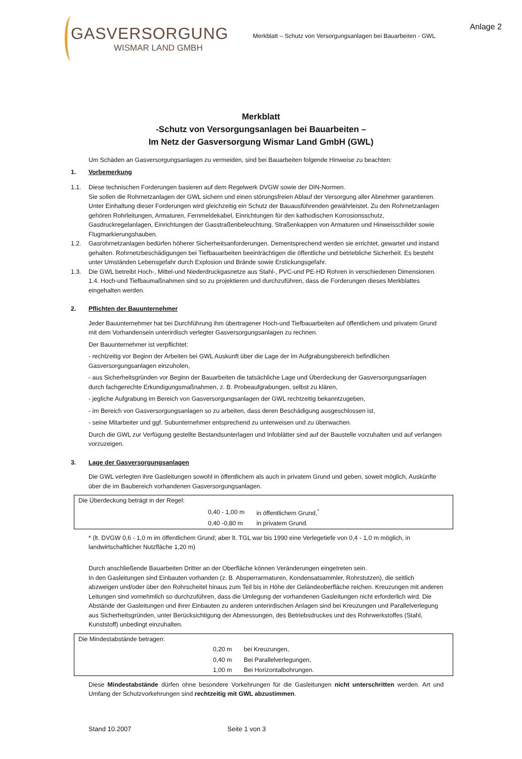GASVERSORGUNG
WISMAR LAND GMBH
Merkblatt – Schutz von Versorgungsanlagen bei Bauarbeiten - GWL
Anlage 2
Merkblatt
-Schutz von Versorgungsanlagen bei Bauarbeiten –
Im Netz der Gasversorgung Wismar Land GmbH (GWL)
Um Schäden an Gasversorgungsanlagen zu vermeiden, sind bei Bauarbeiten folgende Hinweise zu beachten:
1. Vorbemerkung
1.1. Diese technischen Forderungen basieren auf dem Regelwerk DVGW sowie der DIN-Normen.
Sie sollen die Rohrnetzanlagen der GWL sichern und einen störungsfreien Ablauf der Versorgung aller Abnehmer garantieren. Unter Einhaltung dieser Forderungen wird gleichzeitig ein Schutz der Bauausführenden gewährleistet. Zu den Rohrnetzanlagen gehören Rohrleitungen, Armaturen, Fernmeldekabel, Einrichtungen für den kathodischen Korrosionsschutz, Gasdruckregelanlagen, Einrichtungen der Gasstraßenbeleuchtung, Straßenkappen von Armaturen und Hinweisschilder sowie Flugmarkierungshauben.
1.2. Gasrohrnetzanlagen bedürfen höherer Sicherheitsanforderungen. Dementsprechend werden sie errichtet, gewartet und instand gehalten. Rohrnetzbeschädigungen bei Tiefbauarbeiten beeinträchtigen die öffentliche und betriebliche Sicherheit. Es besteht unter Umständen Lebensgefahr durch Explosion und Brände sowie Erstickungsgefahr.
1.3. Die GWL betreibt Hoch-, Mittel-und Niederdruckgasnetze aus Stahl-, PVC-und PE-HD Rohren in verschiedenen Dimensionen.
1.4. Hoch-und Tiefbaumaßnahmen sind so zu projektieren und durchzuführen, dass die Forderungen dieses Merkblattes eingehalten werden.
2. Pflichten der Bauunternehmer
Jeder Bauunternehmer hat bei Durchführung ihm übertragener Hoch-und Tiefbauarbeiten auf öffentlichem und privatem Grund mit dem Vorhandensein unterirdisch verlegter Gasversorgungsanlagen zu rechnen.
Der Bauunternehmer ist verpflichtet:
- rechtzeitig vor Beginn der Arbeiten bei GWL Auskunft über die Lage der im Aufgrabungsbereich befindlichen Gasversorgungsanlagen einzuholen,
- aus Sicherheitsgründen vor Beginn der Bauarbeiten die tatsächliche Lage und Überdeckung der Gasversorgungsanlagen durch fachgerechte Erkundigungsmaßnahmen, z. B. Probeaufgrabungen, selbst zu klären,
- jegliche Aufgrabung im Bereich von Gasversorgungsanlagen der GWL rechtzeitig bekanntzugeben,
- im Bereich von Gasversorgungsanlagen so zu arbeiten, dass deren Beschädigung ausgeschlossen ist,
- seine Mitarbeiter und ggf. Subunternehmer entsprechend zu unterweisen und zu überwachen.
Durch die GWL zur Verfügung gestellte Bestandsunterlagen und Infoblätter sind auf der Baustelle vorzuhalten und auf verlangen vorzuzeigen.
3. Lage der Gasversorgungsanlagen
Die GWL verlegten ihre Gasleitungen sowohl in öffentlichem als auch in privatem Grund und geben, soweit möglich, Auskünfte über die im Baubereich vorhandenen Gasversorgungsanlagen.
| Die Überdeckung beträgt in der Regel: | | |
| | 0,40 - 1,00 m | in öffentlichem Grund,<sup>*</sup> |
| | 0,40 -0,80 m | in privatem Grund. |
* (lt. DVGW 0,6 - 1,0 m im öffentlichem Grund; aber lt. TGL war bis 1990 eine Verlegetiefe von 0,4 - 1,0 m möglich, in landwirtschaftlicher Nutzfläche 1,20 m)
Durch anschließende Bauarbeiten Dritter an der Oberfläche können Veränderungen eingetreten sein.
In den Gasleitungen sind Einbauten vorhanden (z. B. Absperrarmaturen, Kondensatsammler, Rohrstutzen), die seitlich abzweigen und/oder über den Rohrscheitel hinaus zum Teil bis in Höhe der Geländeoberfläche reichen. Kreuzungen mit anderen Leitungen sind vornehmlich so durchzuführen, dass die Umlegung der vorhandenen Gasleitungen nicht erforderlich wird. Die Abstände der Gasleitungen und ihrer Einbauten zu anderen unterirdischen Anlagen sind bei Kreuzungen und Parallelverlegung aus Sicherheitsgründen, unter Berücksichtigung der Abmessungen, des Betriebsdruckes und des Rohrwerkstoffes (Stahl, Kunststoff) unbedingt einzuhalten.
| Die Mindestabstände betragen: | | |
| | 0,20 m | bei Kreuzungen, |
| | 0,40 m | Bei Parallelverlegungen, |
| | 1,00 m | Bei Horizontalbohrungen. |
Diese Mindestabstände dürfen ohne besondere Vorkehrungen für die Gasleitungen nicht unterschritten werden. Art und Umfang der Schutzvorkehrungen sind rechtzeitig mit GWL abzustimmen.
Stand 10.2007 Seite 1 von 3